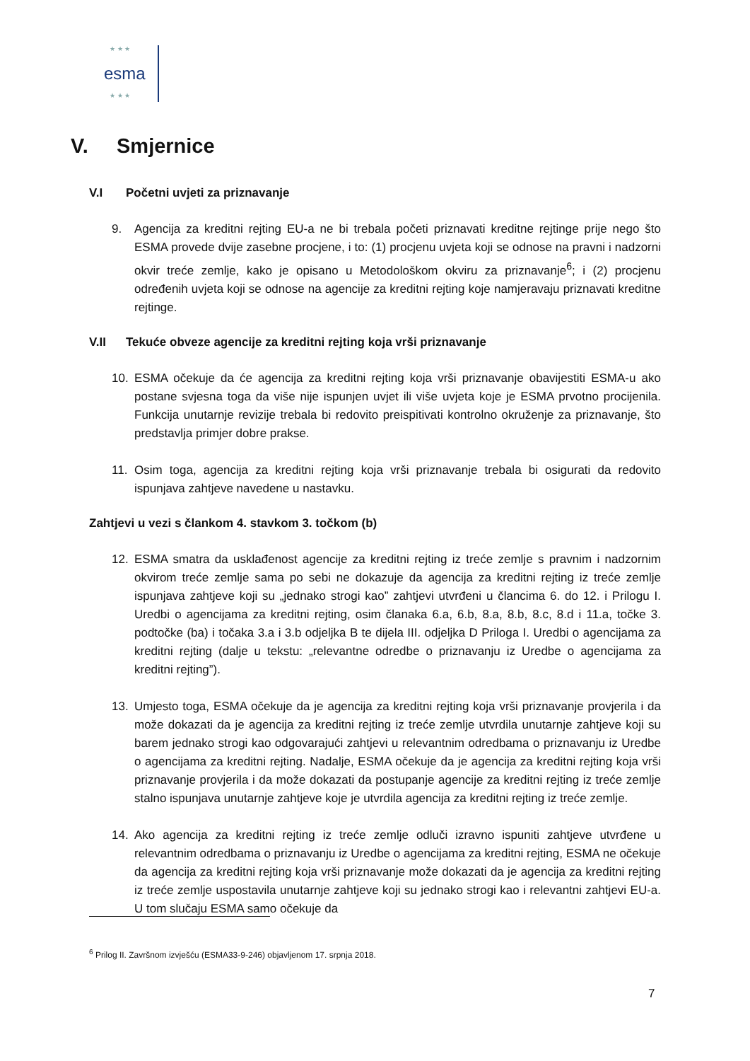★ ★ ★
esma
★ ★ ★
V. Smjernice
V.I Početni uvjeti za priznavanje
9. Agencija za kreditni rejting EU-a ne bi trebala početi priznavati kreditne rejtinge prije nego što ESMA provede dvije zasebne procjene, i to: (1) procjenu uvjeta koji se odnose na pravni i nadzorni okvir treće zemlje, kako je opisano u Metodološkom okviru za priznavanje<sup>6</sup>; i (2) procjenu određenih uvjeta koji se odnose na agencije za kreditni rejting koje namjeravaju priznavati kreditne rejtinge.
V.II Tekuće obveze agencije za kreditni rejting koja vrši priznavanje
10. ESMA očekuje da će agencija za kreditni rejting koja vrši priznavanje obavijestiti ESMA-u ako postane svjesna toga da više nije ispunjen uvjet ili više uvjeta koje je ESMA prvotno procijenila. Funkcija unutarnje revizije trebala bi redovito preispitivati kontrolno okruženje za priznavanje, što predstavlja primjer dobre prakse.
11. Osim toga, agencija za kreditni rejting koja vrši priznavanje trebala bi osigurati da redovito ispunjava zahtjeve navedene u nastavku.
Zahtjevi u vezi s člankom 4. stavkom 3. točkom (b)
12. ESMA smatra da usklađenost agencije za kreditni rejting iz treće zemlje s pravnim i nadzornim okvirom treće zemlje sama po sebi ne dokazuje da agencija za kreditni rejting iz treće zemlje ispunjava zahtjeve koji su „jednako strogi kao” zahtjevi utvrđeni u člancima 6. do 12. i Prilogu I. Uredbi o agencijama za kreditni rejting, osim članaka 6.a, 6.b, 8.a, 8.b, 8.c, 8.d i 11.a, točke 3. podtočke (ba) i točaka 3.a i 3.b odjeljka B te dijela III. odjeljka D Priloga I. Uredbi o agencijama za kreditni rejting (dalje u tekstu: „relevantne odredbe o priznavanju iz Uredbe o agencijama za kreditni rejting”).
13. Umjesto toga, ESMA očekuje da je agencija za kreditni rejting koja vrši priznavanje provjerila i da može dokazati da je agencija za kreditni rejting iz treće zemlje utvrdila unutarnje zahtjeve koji su barem jednako strogi kao odgovarajući zahtjevi u relevantnim odredbama o priznavanju iz Uredbe o agencijama za kreditni rejting. Nadalje, ESMA očekuje da je agencija za kreditni rejting koja vrši priznavanje provjerila i da može dokazati da postupanje agencije za kreditni rejting iz treće zemlje stalno ispunjava unutarnje zahtjeve koje je utvrdila agencija za kreditni rejting iz treće zemlje.
14. Ako agencija za kreditni rejting iz treće zemlje odluči izravno ispuniti zahtjeve utvrđene u relevantnim odredbama o priznavanju iz Uredbe o agencijama za kreditni rejting, ESMA ne očekuje da agencija za kreditni rejting koja vrši priznavanje može dokazati da je agencija za kreditni rejting iz treće zemlje uspostavila unutarnje zahtjeve koji su jednako strogi kao i relevantni zahtjevi EU-a. U tom slučaju ESMA samo očekuje da
<sup>6</sup> Prilog II. Završnom izvješću (ESMA33-9-246) objavljenom 17. srpnja 2018.
7